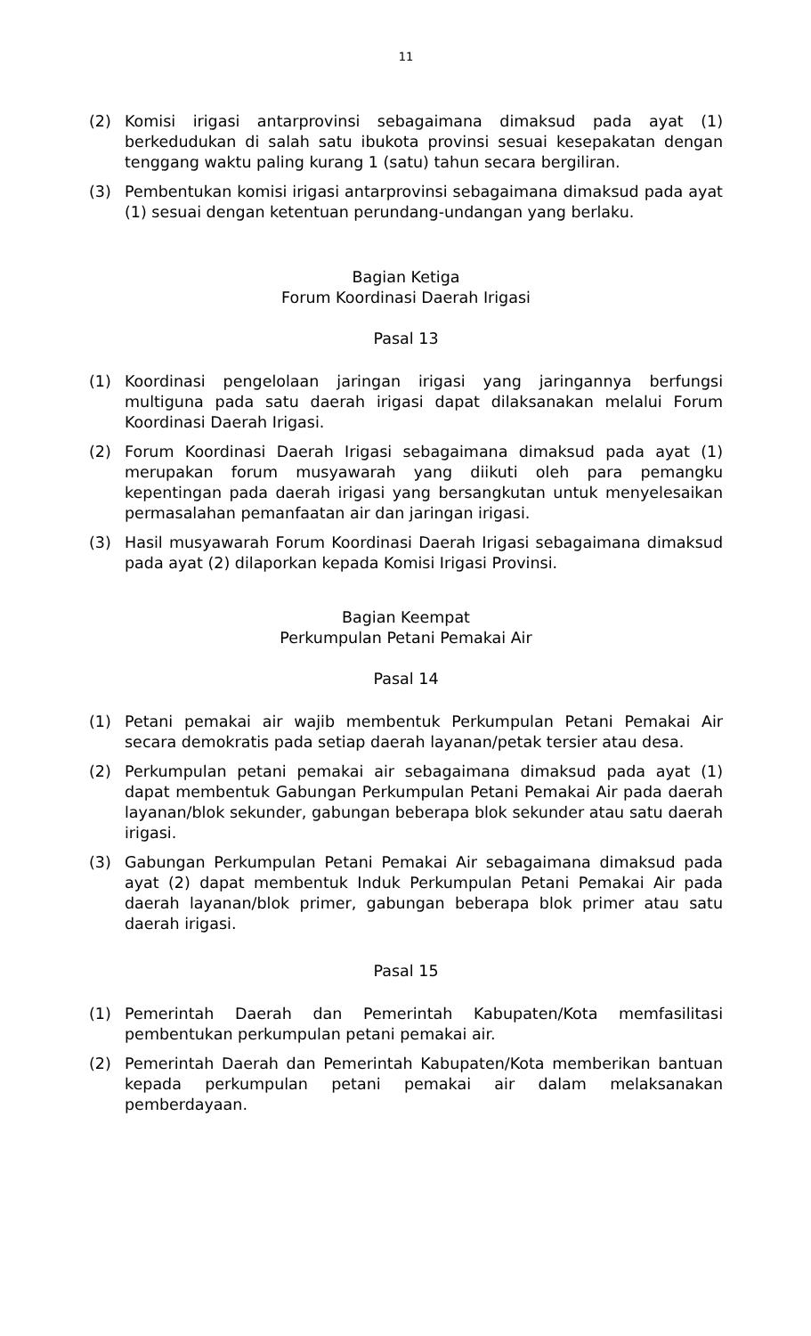11
(2) Komisi irigasi antarprovinsi sebagaimana dimaksud pada ayat (1) berkedudukan di salah satu ibukota provinsi sesuai kesepakatan dengan tenggang waktu paling kurang 1 (satu) tahun secara bergiliran.
(3) Pembentukan komisi irigasi antarprovinsi sebagaimana dimaksud pada ayat (1) sesuai dengan ketentuan perundang-undangan yang berlaku.
Bagian Ketiga
Forum Koordinasi Daerah Irigasi
Pasal 13
(1) Koordinasi pengelolaan jaringan irigasi yang jaringannya berfungsi multiguna pada satu daerah irigasi dapat dilaksanakan melalui Forum Koordinasi Daerah Irigasi.
(2) Forum Koordinasi Daerah Irigasi sebagaimana dimaksud pada ayat (1) merupakan forum musyawarah yang diikuti oleh para pemangku kepentingan pada daerah irigasi yang bersangkutan untuk menyelesaikan permasalahan pemanfaatan air dan jaringan irigasi.
(3) Hasil musyawarah Forum Koordinasi Daerah Irigasi sebagaimana dimaksud pada ayat (2) dilaporkan kepada Komisi Irigasi Provinsi.
Bagian Keempat
Perkumpulan Petani Pemakai Air
Pasal 14
(1) Petani pemakai air wajib membentuk Perkumpulan Petani Pemakai Air secara demokratis pada setiap daerah layanan/petak tersier atau desa.
(2) Perkumpulan petani pemakai air sebagaimana dimaksud pada ayat (1) dapat membentuk Gabungan Perkumpulan Petani Pemakai Air pada daerah layanan/blok sekunder, gabungan beberapa blok sekunder atau satu daerah irigasi.
(3) Gabungan Perkumpulan Petani Pemakai Air sebagaimana dimaksud pada ayat (2) dapat membentuk Induk Perkumpulan Petani Pemakai Air pada daerah layanan/blok primer, gabungan beberapa blok primer atau satu daerah irigasi.
Pasal 15
(1) Pemerintah Daerah dan Pemerintah Kabupaten/Kota memfasilitasi pembentukan perkumpulan petani pemakai air.
(2) Pemerintah Daerah dan Pemerintah Kabupaten/Kota memberikan bantuan kepada perkumpulan petani pemakai air dalam melaksanakan pemberdayaan.